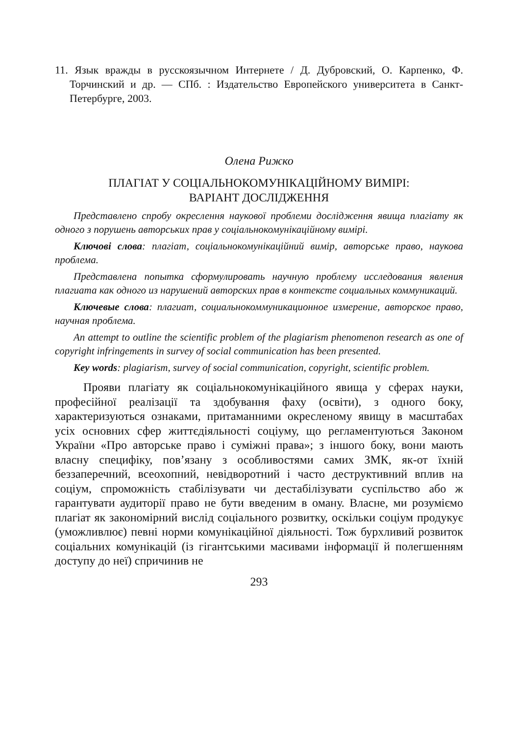11. Язык вражды в русскоязычном Интернете / Д. Дубровский, О. Карпенко, Ф. Торчинский и др. — СПб. : Издательство Европейского университета в Санкт-Петербурге, 2003.
Олена Рижко
ПЛАГІАТ У СОЦІАЛЬНОКОМУНІКАЦІЙНОМУ ВИМІРІ:
ВАРІАНТ ДОСЛІДЖЕННЯ
Представлено спробу окреслення наукової проблеми дослідження явища плагіату як одного з порушень авторських прав у соціальнокомунікаційному вимірі.
Ключові слова: плагіат, соціальнокомунікаційний вимір, авторське право, наукова проблема.
Представлена попытка сформулировать научную проблему исследования явления плагиата как одного из нарушений авторских прав в контексте социальных коммуникаций.
Ключевые слова: плагиат, социальнокоммуникационное измерение, авторское право, научная проблема.
An attempt to outline the scientific problem of the plagiarism phenomenon research as one of copyright infringements in survey of social communication has been presented.
Key words: plagiarism, survey of social communication, copyright, scientific problem.
Прояви плагіату як соціальнокомунікаційного явища у сферах науки, професійної реалізації та здобування фаху (освіти), з одного боку, характеризуються ознаками, притаманними окресленому явищу в масштабах усіх основних сфер життєдіяльності соціуму, що регламентуються Законом України «Про авторське право і суміжні права»; з іншого боку, вони мають власну специфіку, пов’язану з особливостями самих ЗМК, як-от їхній беззаперечний, всеохопний, невідворотний і часто деструктивний вплив на соціум, спроможність стабілізувати чи дестабілізувати суспільство або ж гарантувати аудиторії право не бути введеним в оману. Власне, ми розуміємо плагіат як закономірний вислід соціального розвитку, оскільки соціум продукує (уможливлює) певні норми комунікаційної діяльності. Тож бурхливий розвиток соціальних комунікацій (із гігантськими масивами інформації й полегшенням доступу до неї) спричинив не
293